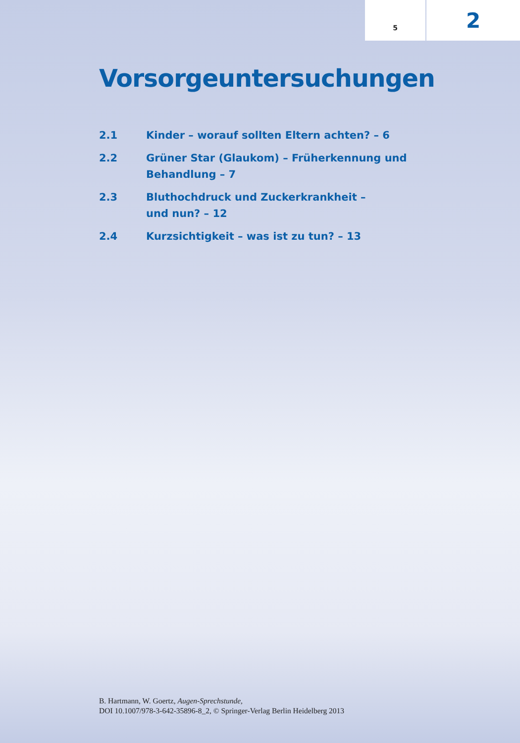5
2
Vorsorgeuntersuchungen
2.1 Kinder – worauf sollten Eltern achten? – 6
2.2 Grüner Star (Glaukom) – Früherkennung und
Behandlung – 7
2.3 Bluthochdruck und Zuckerkrankheit –
und nun? – 12
2.4 Kurzsichtigkeit – was ist zu tun? – 13
B. Hartmann, W. Goertz, Augen-Sprechstunde,
DOI 10.1007/978-3-642-35896-8_2, © Springer-Verlag Berlin Heidelberg 2013